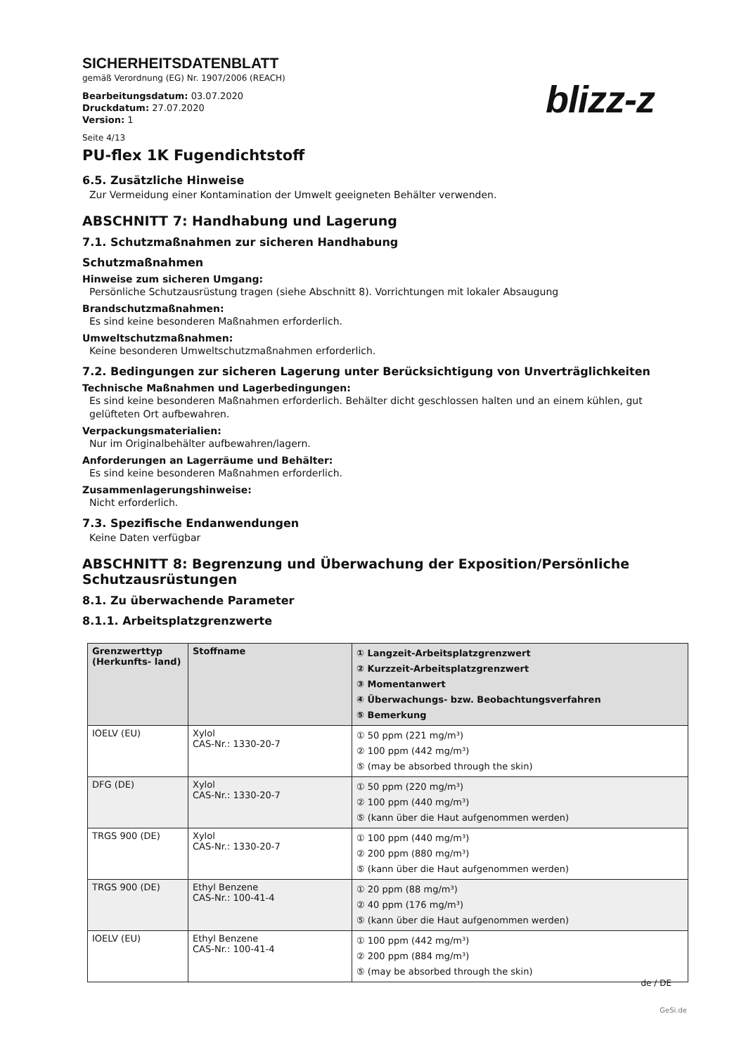SICHERHEITSDATENBLATT
gemäß Verordnung (EG) Nr. 1907/2006 (REACH)
Bearbeitungsdatum: 03.07.2020
Druckdatum: 27.07.2020
Version: 1
blizz-z
Seite 4/13
PU-flex 1K Fugendichtstoff
6.5. Zusätzliche Hinweise
Zur Vermeidung einer Kontamination der Umwelt geeigneten Behälter verwenden.
ABSCHNITT 7: Handhabung und Lagerung
7.1. Schutzmaßnahmen zur sicheren Handhabung
Schutzmaßnahmen
Hinweise zum sicheren Umgang:
Persönliche Schutzausrüstung tragen (siehe Abschnitt 8). Vorrichtungen mit lokaler Absaugung
Brandschutzmaßnahmen:
Es sind keine besonderen Maßnahmen erforderlich.
Umweltschutzmaßnahmen:
Keine besonderen Umweltschutzmaßnahmen erforderlich.
7.2. Bedingungen zur sicheren Lagerung unter Berücksichtigung von Unverträglichkeiten
Technische Maßnahmen und Lagerbedingungen:
Es sind keine besonderen Maßnahmen erforderlich. Behälter dicht geschlossen halten und an einem kühlen, gut gelüfteten Ort aufbewahren.
Verpackungsmaterialien:
Nur im Originalbehälter aufbewahren/lagern.
Anforderungen an Lagerräume und Behälter:
Es sind keine besonderen Maßnahmen erforderlich.
Zusammenlagerungshinweise:
Nicht erforderlich.
7.3. Spezifische Endanwendungen
Keine Daten verfügbar
ABSCHNITT 8: Begrenzung und Überwachung der Exposition/Persönliche Schutzausrüstungen
8.1. Zu überwachende Parameter
8.1.1. Arbeitsplatzgrenzwerte
| Grenzwerttyp (Herkunfts- land) | Stoffname | ① Langzeit-Arbeitsplatzgrenzwert ② Kurzzeit-Arbeitsplatzgrenzwert ③ Momentanwert ④ Überwachungs- bzw. Beobachtungsverfahren ⑤ Bemerkung |
| --- | --- | --- |
| IOELV (EU) | Xylol CAS-Nr.: 1330-20-7 | ① 50 ppm (221 mg/m³) ② 100 ppm (442 mg/m³) ⑤ (may be absorbed through the skin) |
| DFG (DE) | Xylol CAS-Nr.: 1330-20-7 | ① 50 ppm (220 mg/m³) ② 100 ppm (440 mg/m³) ⑤ (kann über die Haut aufgenommen werden) |
| TRGS 900 (DE) | Xylol CAS-Nr.: 1330-20-7 | ① 100 ppm (440 mg/m³) ② 200 ppm (880 mg/m³) ⑤ (kann über die Haut aufgenommen werden) |
| TRGS 900 (DE) | Ethyl Benzene CAS-Nr.: 100-41-4 | ① 20 ppm (88 mg/m³) ② 40 ppm (176 mg/m³) ⑤ (kann über die Haut aufgenommen werden) |
| IOELV (EU) | Ethyl Benzene CAS-Nr.: 100-41-4 | ① 100 ppm (442 mg/m³) ② 200 ppm (884 mg/m³) ⑤ (may be absorbed through the skin) |
de / DE
GeSi.de